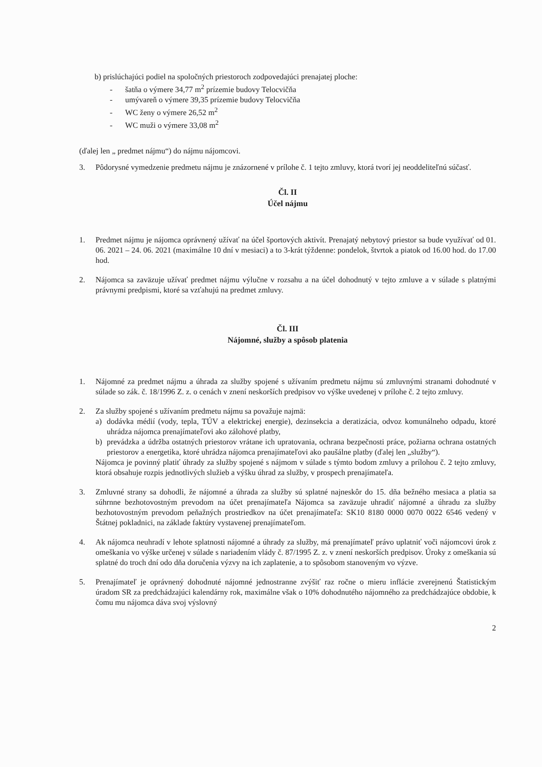b) prislúchajúci podiel na spoločných priestoroch zodpovedajúci prenajatej ploche:
- šatňa o výmere 34,77 m<sup>2</sup> prízemie budovy Telocvičňa
- umývareň o výmere 39,35 prízemie budovy Telocvičňa
- WC ženy o výmere 26,52 m<sup>2</sup>
- WC muži o výmere 33,08 m<sup>2</sup>
(ďalej len „ predmet nájmu“) do nájmu nájomcovi.
3. Pôdorysné vymedzenie predmetu nájmu je znázornené v prílohe č. 1 tejto zmluvy, ktorá tvorí jej neoddeliteľnú súčasť.
Čl. II
Účel nájmu
1. Predmet nájmu je nájomca oprávnený užívať na účel športových aktivít. Prenajatý nebytový priestor sa bude využívať od 01. 06. 2021 – 24. 06. 2021 (maximálne 10 dní v mesiaci) a to 3-krát týždenne: pondelok, štvrtok a piatok od 16.00 hod. do 17.00 hod.
2. Nájomca sa zaväzuje užívať predmet nájmu výlučne v rozsahu a na účel dohodnutý v tejto zmluve a v súlade s platnými právnymi predpismi, ktoré sa vzťahujú na predmet zmluvy.
Čl. III
Nájomné, služby a spôsob platenia
1. Nájomné za predmet nájmu a úhrada za služby spojené s užívaním predmetu nájmu sú zmluvnými stranami dohodnuté v súlade so zák. č. 18/1996 Z. z. o cenách v znení neskorších predpisov vo výške uvedenej v prílohe č. 2 tejto zmluvy.
2. Za služby spojené s užívaním predmetu nájmu sa považuje najmä:
a) dodávka médií (vody, tepla, TÚV a elektrickej energie), dezinsekcia a deratizácia, odvoz komunálneho odpadu, ktoré uhrádza nájomca prenajímateľovi ako zálohové platby,
b) prevádzka a údržba ostatných priestorov vrátane ich upratovania, ochrana bezpečnosti práce, požiarna ochrana ostatných priestorov a energetika, ktoré uhrádza nájomca prenajímateľovi ako paušálne platby (ďalej len „služby“).
Nájomca je povinný platiť úhrady za služby spojené s nájmom v súlade s týmto bodom zmluvy a prílohou č. 2 tejto zmluvy, ktorá obsahuje rozpis jednotlivých služieb a výšku úhrad za služby, v prospech prenajímateľa.
3. Zmluvné strany sa dohodli, že nájomné a úhrada za služby sú splatné najneskôr do 15. dňa bežného mesiaca a platia sa súhrnne bezhotovostným prevodom na účet prenajímateľa Nájomca sa zaväzuje uhradiť nájomné a úhradu za služby bezhotovostným prevodom peňažných prostriedkov na účet prenajímateľa: SK10 8180 0000 0070 0022 6546 vedený v Štátnej pokladnici, na základe faktúry vystavenej prenajímateľom.
4. Ak nájomca neuhradí v lehote splatnosti nájomné a úhrady za služby, má prenajímateľ právo uplatniť voči nájomcovi úrok z omeškania vo výške určenej v súlade s nariadením vlády č. 87/1995 Z. z. v znení neskorších predpisov. Úroky z omeškania sú splatné do troch dní odo dňa doručenia výzvy na ich zaplatenie, a to spôsobom stanoveným vo výzve.
5. Prenajímateľ je oprávnený dohodnuté nájomné jednostranne zvýšiť raz ročne o mieru inflácie zverejnenú Štatistickým úradom SR za predchádzajúci kalendárny rok, maximálne však o 10% dohodnutého nájomného za predchádzajúce obdobie, k čomu mu nájomca dáva svoj výslovný
2